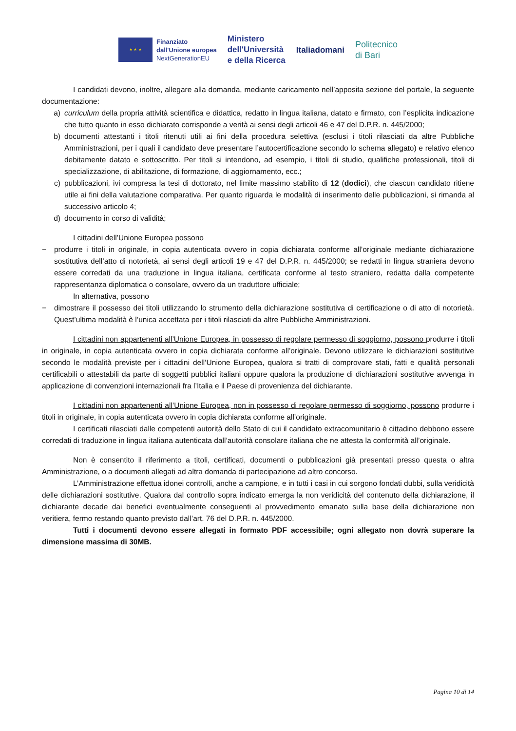★ ★ ★
Finanziato
dall'Unione europea
NextGenerationEU
Ministero
dell'Università
e della Ricerca
Italiadomani
Politecnico
di Bari
I candidati devono, inoltre, allegare alla domanda, mediante caricamento nell’apposita sezione del portale, la seguente documentazione:
a) curriculum della propria attività scientifica e didattica, redatto in lingua italiana, datato e firmato, con l’esplicita indicazione che tutto quanto in esso dichiarato corrisponde a verità ai sensi degli articoli 46 e 47 del D.P.R. n. 445/2000;
b) documenti attestanti i titoli ritenuti utili ai fini della procedura selettiva (esclusi i titoli rilasciati da altre Pubbliche Amministrazioni, per i quali il candidato deve presentare l’autocertificazione secondo lo schema allegato) e relativo elenco debitamente datato e sottoscritto. Per titoli si intendono, ad esempio, i titoli di studio, qualifiche professionali, titoli di specializzazione, di abilitazione, di formazione, di aggiornamento, ecc.;
c) pubblicazioni, ivi compresa la tesi di dottorato, nel limite massimo stabilito di 12 (dodici), che ciascun candidato ritiene utile ai fini della valutazione comparativa. Per quanto riguarda le modalità di inserimento delle pubblicazioni, si rimanda al successivo articolo 4;
d) documento in corso di validità;
I cittadini dell’Unione Europea possono
− produrre i titoli in originale, in copia autenticata ovvero in copia dichiarata conforme all’originale mediante dichiarazione sostitutiva dell’atto di notorietà, ai sensi degli articoli 19 e 47 del D.P.R. n. 445/2000; se redatti in lingua straniera devono essere corredati da una traduzione in lingua italiana, certificata conforme al testo straniero, redatta dalla competente rappresentanza diplomatica o consolare, ovvero da un traduttore ufficiale;
In alternativa, possono
− dimostrare il possesso dei titoli utilizzando lo strumento della dichiarazione sostitutiva di certificazione o di atto di notorietà. Quest’ultima modalità è l’unica accettata per i titoli rilasciati da altre Pubbliche Amministrazioni.
I cittadini non appartenenti all’Unione Europea, in possesso di regolare permesso di soggiorno, possono produrre i titoli in originale, in copia autenticata ovvero in copia dichiarata conforme all’originale. Devono utilizzare le dichiarazioni sostitutive secondo le modalità previste per i cittadini dell’Unione Europea, qualora si tratti di comprovare stati, fatti e qualità personali certificabili o attestabili da parte di soggetti pubblici italiani oppure qualora la produzione di dichiarazioni sostitutive avvenga in applicazione di convenzioni internazionali fra l’Italia e il Paese di provenienza del dichiarante.
I cittadini non appartenenti all’Unione Europea, non in possesso di regolare permesso di soggiorno, possono produrre i titoli in originale, in copia autenticata ovvero in copia dichiarata conforme all’originale.
I certificati rilasciati dalle competenti autorità dello Stato di cui il candidato extracomunitario è cittadino debbono essere corredati di traduzione in lingua italiana autenticata dall’autorità consolare italiana che ne attesta la conformità all’originale.
Non è consentito il riferimento a titoli, certificati, documenti o pubblicazioni già presentati presso questa o altra Amministrazione, o a documenti allegati ad altra domanda di partecipazione ad altro concorso.
L’Amministrazione effettua idonei controlli, anche a campione, e in tutti i casi in cui sorgono fondati dubbi, sulla veridicità delle dichiarazioni sostitutive. Qualora dal controllo sopra indicato emerga la non veridicità del contenuto della dichiarazione, il dichiarante decade dai benefici eventualmente conseguenti al provvedimento emanato sulla base della dichiarazione non veritiera, fermo restando quanto previsto dall’art. 76 del D.P.R. n. 445/2000.
Tutti i documenti devono essere allegati in formato PDF accessibile; ogni allegato non dovrà superare la dimensione massima di 30MB.
Pagina 10 di 14